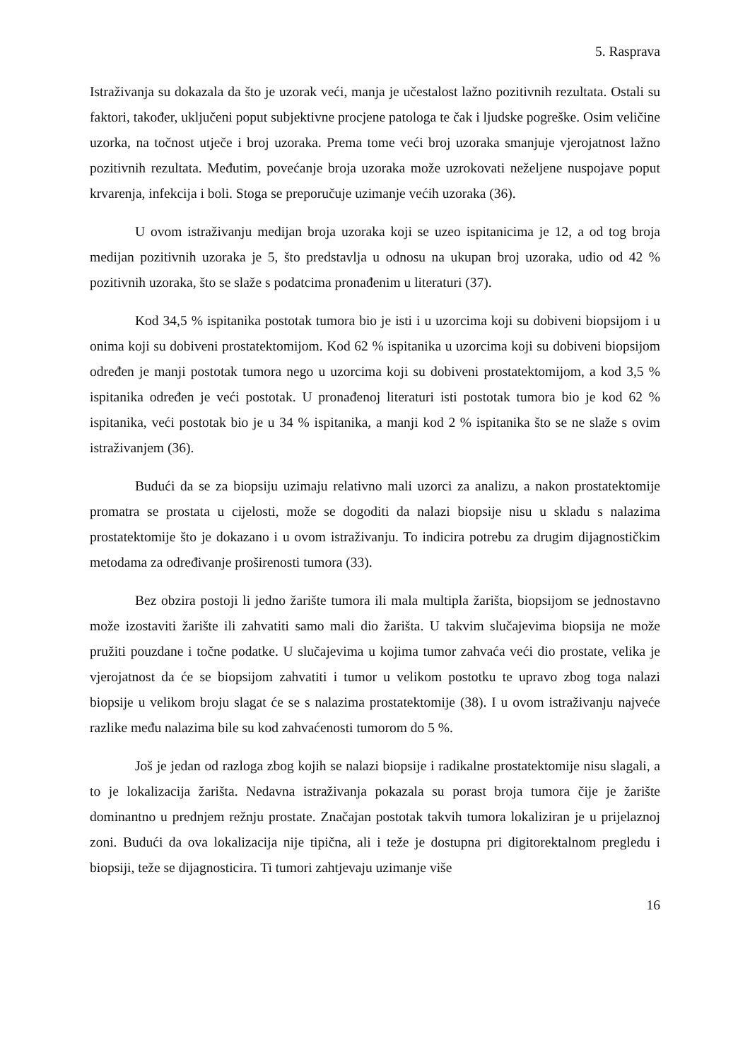5. Rasprava
Istraživanja su dokazala da što je uzorak veći, manja je učestalost lažno pozitivnih rezultata. Ostali su faktori, također, uključeni poput subjektivne procjene patologa te čak i ljudske pogreške. Osim veličine uzorka, na točnost utječe i broj uzoraka. Prema tome veći broj uzoraka smanjuje vjerojatnost lažno pozitivnih rezultata. Međutim, povećanje broja uzoraka može uzrokovati neželjene nuspojave poput krvarenja, infekcija i boli. Stoga se preporučuje uzimanje većih uzoraka (36).
U ovom istraživanju medijan broja uzoraka koji se uzeo ispitanicima je 12, a od tog broja medijan pozitivnih uzoraka je 5, što predstavlja u odnosu na ukupan broj uzoraka, udio od 42 % pozitivnih uzoraka, što se slaže s podatcima pronađenim u literaturi (37).
Kod 34,5 % ispitanika postotak tumora bio je isti i u uzorcima koji su dobiveni biopsijom i u onima koji su dobiveni prostatektomijom. Kod 62 % ispitanika u uzorcima koji su dobiveni biopsijom određen je manji postotak tumora nego u uzorcima koji su dobiveni prostatektomijom, a kod 3,5 % ispitanika određen je veći postotak. U pronađenoj literaturi isti postotak tumora bio je kod 62 % ispitanika, veći postotak bio je u 34 % ispitanika, a manji kod 2 % ispitanika što se ne slaže s ovim istraživanjem (36).
Budući da se za biopsiju uzimaju relativno mali uzorci za analizu, a nakon prostatektomije promatra se prostata u cijelosti, može se dogoditi da nalazi biopsije nisu u skladu s nalazima prostatektomije što je dokazano i u ovom istraživanju. To indicira potrebu za drugim dijagnostičkim metodama za određivanje proširenosti tumora (33).
Bez obzira postoji li jedno žarište tumora ili mala multipla žarišta, biopsijom se jednostavno može izostaviti žarište ili zahvatiti samo mali dio žarišta. U takvim slučajevima biopsija ne može pružiti pouzdane i točne podatke. U slučajevima u kojima tumor zahvaća veći dio prostate, velika je vjerojatnost da će se biopsijom zahvatiti i tumor u velikom postotku te upravo zbog toga nalazi biopsije u velikom broju slagat će se s nalazima prostatektomije (38). I u ovom istraživanju najveće razlike među nalazima bile su kod zahvaćenosti tumorom do 5 %.
Još je jedan od razloga zbog kojih se nalazi biopsije i radikalne prostatektomije nisu slagali, a to je lokalizacija žarišta. Nedavna istraživanja pokazala su porast broja tumora čije je žarište dominantno u prednjem režnju prostate. Značajan postotak takvih tumora lokaliziran je u prijelaznoj zoni. Budući da ova lokalizacija nije tipična, ali i teže je dostupna pri digitorektalnom pregledu i biopsiji, teže se dijagnosticira. Ti tumori zahtjevaju uzimanje više
16